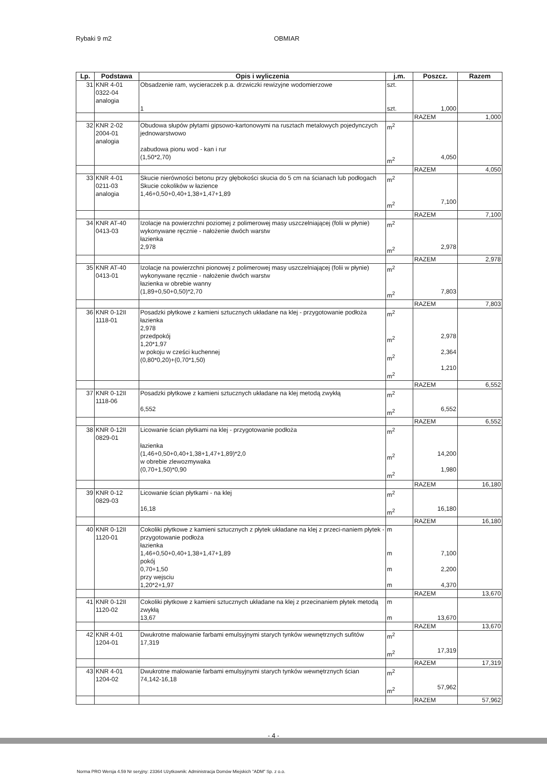Rybaki 9 m2 OBMIAR
| Lp. | Podstawa | Opis i wyliczenia | j.m. | Poszcz. | Razem |
| --- | --- | --- | --- | --- | --- |
| 31 | KNR 4-01 0322-04 analogia | Obsadzenie ram, wycieraczek p.a. drzwiczki rewizyjne wodomierzowe 1 | szt. szt. | 1,000 | |
| | | | | RAZEM | 1,000 |
| 32 | KNR 2-02 2004-01 analogia | Obudowa słupów płytami gipsowo-kartonowymi na rusztach metalowych pojedynczych jednowarstwowo zabudowa pionu wod - kan i rur (1,50*2,70) | m<sup>2</sup> m<sup>2</sup> | 4,050 | |
| | | | | RAZEM | 4,050 |
| 33 | KNR 4-01 0211-03 analogia | Skucie nierówności betonu przy głębokości skucia do 5 cm na ścianach lub podłogach Skucie cokolików w łazience 1,46+0,50+0,40+1,38+1,47+1,89 | m<sup>2</sup> m<sup>2</sup> | 7,100 | |
| | | | | RAZEM | 7,100 |
| 34 | KNR AT-40 0413-03 | Izolacje na powierzchni poziomej z polimerowej masy uszczelniającej (folii w płynie) wykonywane ręcznie - nałożenie dwóch warstw łazienka 2,978 | m<sup>2</sup> m<sup>2</sup> | 2,978 | |
| | | | | RAZEM | 2,978 |
| 35 | KNR AT-40 0413-01 | Izolacje na powierzchni pionowej z polimerowej masy uszczelniającej (folii w płynie) wykonywane ręcznie - nałożenie dwóch warstw łazienka w obrebie wanny (1,89+0,50+0,50)*2,70 | m<sup>2</sup> m<sup>2</sup> | 7,803 | |
| | | | | RAZEM | 7,803 |
| 36 | KNR 0-12II 1118-01 | Posadzki płytkowe z kamieni sztucznych układane na klej - przygotowanie podłoża łazienka 2,978 przedpokój 1,20*1,97 w pokoju w cześci kuchennej (0,80*0,20)+(0,70*1,50) | m<sup>2</sup> m<sup>2</sup> m<sup>2</sup> m<sup>2</sup> | 2,978 2,364 1,210 | |
| | | | | RAZEM | 6,552 |
| 37 | KNR 0-12II 1118-06 | Posadzki płytkowe z kamieni sztucznych układane na klej metodą zwykłą 6,552 | m<sup>2</sup> m<sup>2</sup> | 6,552 | |
| | | | | RAZEM | 6,552 |
| 38 | KNR 0-12II 0829-01 | Licowanie ścian płytkami na klej - przygotowanie podłoża łazienka (1,46+0,50+0,40+1,38+1,47+1,89)*2,0 w obrebie zlewozmywaka (0,70+1,50)*0,90 | m<sup>2</sup> m<sup>2</sup> m<sup>2</sup> | 14,200 1,980 | |
| | | | | RAZEM | 16,180 |
| 39 | KNR 0-12 0829-03 | Licowanie ścian płytkami - na klej 16,18 | m<sup>2</sup> m<sup>2</sup> | 16,180 | |
| | | | | RAZEM | 16,180 |
| 40 | KNR 0-12II 1120-01 | Cokoliki płytkowe z kamieni sztucznych z płytek układane na klej z przeci-naniem płytek - przygotowanie podłoża łazienka 1,46+0,50+0,40+1,38+1,47+1,89 pokój 0,70+1,50 przy wejsciu 1,20*2+1,97 | m m m m | 7,100 2,200 4,370 | |
| | | | | RAZEM | 13,670 |
| 41 | KNR 0-12II 1120-02 | Cokoliki płytkowe z kamieni sztucznych układane na klej z przecinaniem płytek metodą zwykłą 13,67 | m m | 13,670 | |
| | | | | RAZEM | 13,670 |
| 42 | KNR 4-01 1204-01 | Dwukrotne malowanie farbami emulsyjnymi starych tynków wewnętrznych sufitów 17,319 | m<sup>2</sup> m<sup>2</sup> | 17,319 | |
| | | | | RAZEM | 17,319 |
| 43 | KNR 4-01 1204-02 | Dwukrotne malowanie farbami emulsyjnymi starych tynków wewnętrznych ścian 74,142-16,18 | m<sup>2</sup> m<sup>2</sup> | 57,962 | |
| | | | | RAZEM | 57,962 |
- 4 -
Norma PRO Wersja 4.59 Nr seryjny: 23364 Użytkownik: Administracja Domów Miejskich "ADM" Sp. z o.o.